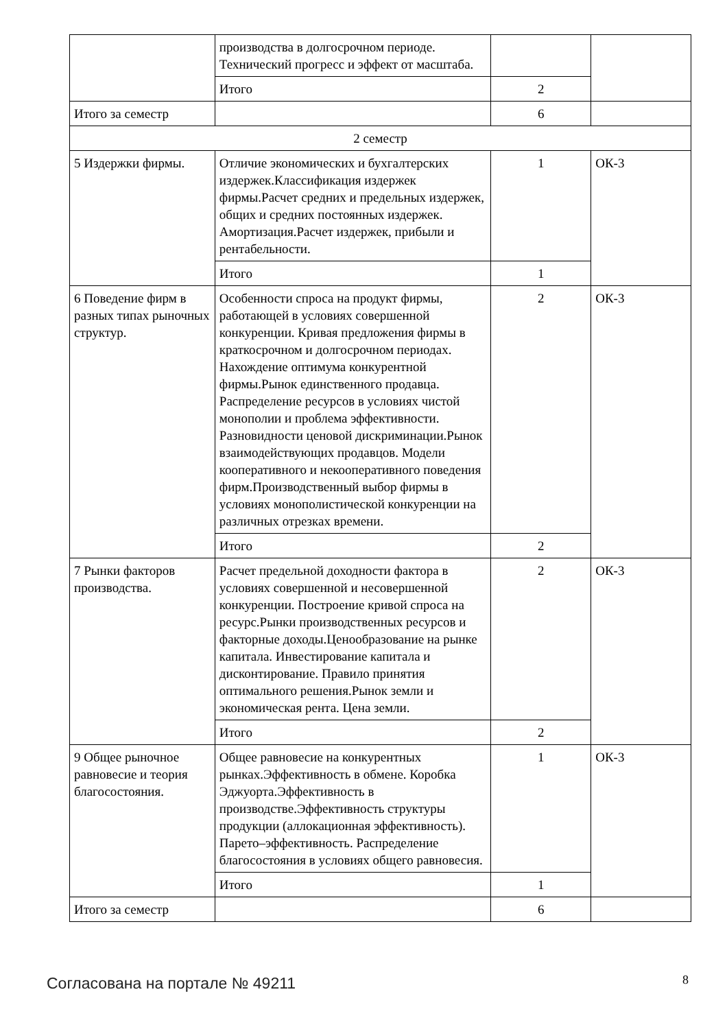| | производства в долгосрочном периоде. Технический прогресс и эффект от масштаба. | | |
| | Итого | 2 | |
| Итого за семестр | | 6 | |
| 2 семестр | | | |
| 5 Издержки фирмы. | Отличие экономических и бухгалтерских издержек.Классификация издержек фирмы.Расчет средних и предельных издержек, общих и средних постоянных издержек. Амортизация.Расчет издержек, прибыли и рентабельности. | 1 | ОК-3 |
| | Итого | 1 | |
| 6 Поведение фирм в разных типах рыночных структур. | Особенности спроса на продукт фирмы, работающей в условиях совершенной конкуренции. Кривая предложения фирмы в краткосрочном и долгосрочном периодах. Нахождение оптимума конкурентной фирмы.Рынок единственного продавца. Распределение ресурсов в условиях чистой монополии и проблема эффективности. Разновидности ценовой дискриминации.Рынок взаимодействующих продавцов. Модели кооперативного и некооперативного поведения фирм.Производственный выбор фирмы в условиях монополистической конкуренции на различных отрезках времени. | 2 | ОК-3 |
| | Итого | 2 | |
| 7 Рынки факторов производства. | Расчет предельной доходности фактора в условиях совершенной и несовершенной конкуренции. Построение кривой спроса на ресурс.Рынки производственных ресурсов и факторные доходы.Ценообразование на рынке капитала. Инвестирование капитала и дисконтирование. Правило принятия оптимального решения.Рынок земли и экономическая рента. Цена земли. | 2 | ОК-3 |
| | Итого | 2 | |
| 9 Общее рыночное равновесие и теория благосостояния. | Общее равновесие на конкурентных рынках.Эффективность в обмене. Коробка Эджуорта.Эффективность в производстве.Эффективность структуры продукции (аллокационная эффективность). Парето–эффективность. Распределение благосостояния в условиях общего равновесия. | 1 | ОК-3 |
| | Итого | 1 | |
| Итого за семестр | | 6 | |
Согласована на портале № 49211 8